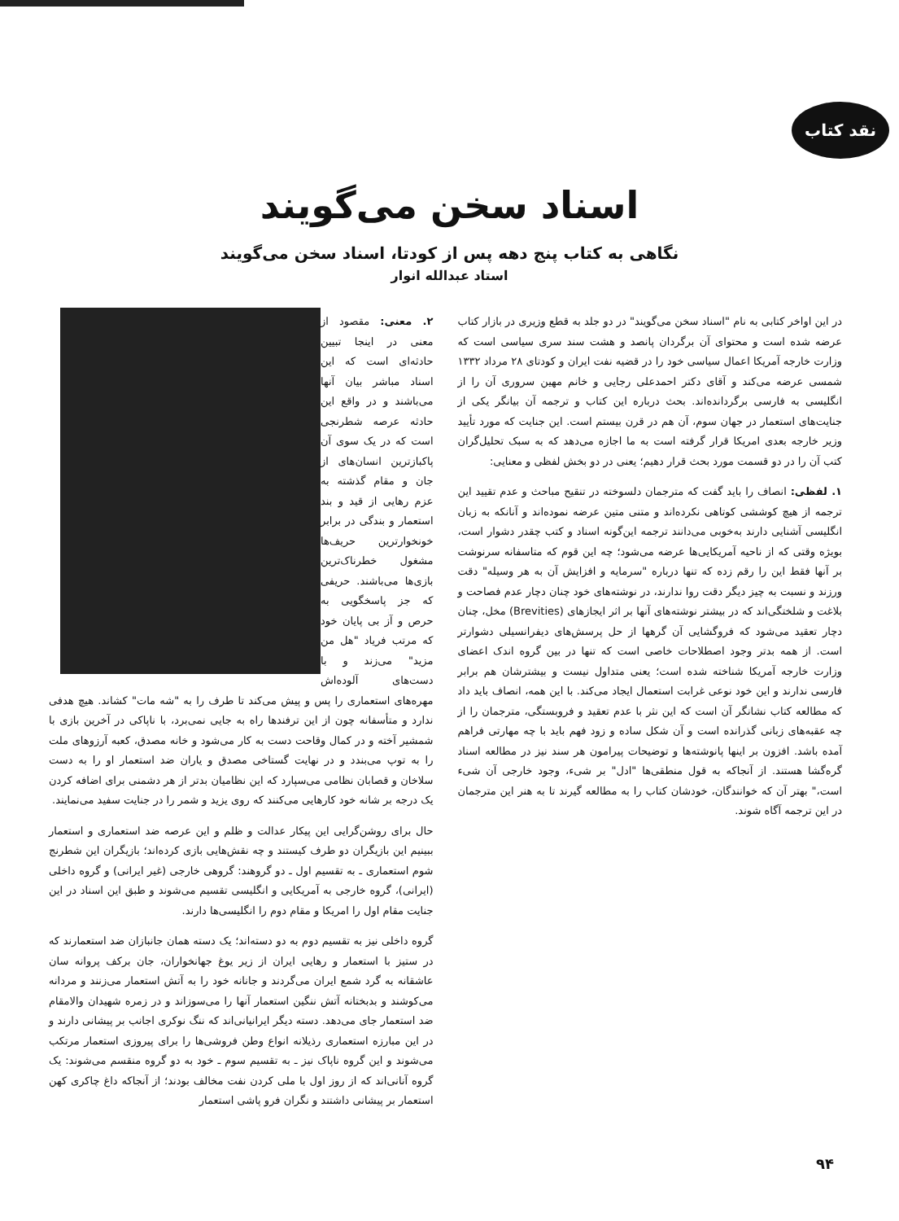نقد کتاب
اسناد سخن می‌گویند
نگاهی به کتاب پنج دهه پس از کودتا، اسناد سخن می‌گویند
استاد عبدالله انوار
در این اواخر کتابی به نام "اسناد سخن می‌گویند" در دو جلد به قطع وزیری در بازار کتاب عرضه شده است و محتوای آن برگردان پانصد و هشت سند سری سیاسی است که وزارت خارجه آمریکا اعمال سیاسی خود را در قضیه نفت ایران و کودتای ۲۸ مرداد ۱۳۳۲ شمسی عرضه می‌کند و آقای دکتر احمدعلی رجایی و خانم مهین سروری آن را از انگلیسی به فارسی برگردانده‌اند. بحث درباره این کتاب و ترجمه آن بیانگر یکی از جنایت‌های استعمار در جهان سوم، آن هم در قرن بیستم است. این جنایت که مورد تأیید وزیر خارجه بعدی امریکا قرار گرفته است به ما اجازه می‌دهد که به سبک تحلیل‌گران کتب آن را در دو قسمت مورد بحث قرار دهیم؛ یعنی در دو بخش لفظی و معنایی:
۱. لفظی: انصاف را باید گفت که مترجمان دلسوخته در تنقیح مباحث و عدم تقیید این ترجمه از هیچ کوششی کوتاهی نکرده‌اند و متنی متین عرضه نموده‌اند و آنانکه به زبان انگلیسی آشنایی دارند به‌خوبی می‌دانند ترجمه این‌گونه اسناد و کتب چقدر دشوار است، بویژه وقتی که از ناحیه آمریکایی‌ها عرضه می‌شود؛ چه این قوم که متاسفانه سرنوشت بر آنها فقط این را رقم زده که تنها درباره "سرمایه و افزایش آن به هر وسیله" دقت ورزند و نسبت به چیز دیگر دقت روا ندارند، در نوشته‌های خود چنان دچار عدم فصاحت و بلاغت و شلختگی‌اند که در بیشتر نوشته‌های آنها بر اثر ایجازهای (Brevities) مخل، چنان دچار تعقید می‌شود که فروگشایی آن گرهها از حل پرسش‌های دیفرانسیلی دشوارتر است. از همه بدتر وجود اصطلاحات خاصی است که تنها در بین گروه اندک اعضای وزارت خارجه آمریکا شناخته شده است؛ یعنی متداول نیست و بیشترشان هم برابر فارسی ندارند و این خود نوعی غرابت استعمال ایجاد می‌کند. با این همه، انصاف باید داد که مطالعه کتاب نشانگر آن است که این نثر با عدم تعقید و فروبستگی، مترجمان را از چه عقبه‌های زبانی گذرانده است و آن شکل ساده و زود فهم باید با چه مهارتی فراهم آمده باشد. افزون بر اینها پانوشته‌ها و توضیحات پیرامون هر سند نیز در مطالعه اسناد گره‌گشا هستند. از آنجاکه به قول منطقی‌ها "ادل" بر شیء، وجود خارجی آن شیء است،" بهتر آن که خوانندگان، خودشان کتاب را به مطالعه گیرند تا به هنر این مترجمان در این ترجمه آگاه شوند.
۲. معنی: مقصود از معنی در اینجا تبیین حادثه‌ای است که این اسناد مباشر بیان آنها می‌باشند و در واقع این حادثه عرصه شطرنجی است که در یک سوی آن پاکبازترین انسان‌های از جان و مقام گذشته به عزم رهایی از قید و بند استعمار و بندگی در برابر خونخوارترین حریف‌ها مشغول خطرناک‌ترین بازی‌ها می‌باشند. حریفی که جز پاسخگویی به حرص و آز بی پایان خود که مرتب فریاد "هل من مزید" می‌زند و با دست‌های آلوده‌اش مهره‌های استعماری را پس و پیش می‌کند تا طرف را به "شه مات" کشاند. هیچ هدفی ندارد و متأسفانه چون از این ترفندها راه به جایی نمی‌برد، با ناپاکی در آخرین بازی با شمشیر آخته و در کمال وقاحت دست به کار می‌شود و خانه مصدق، کعبه آرزوهای ملت را به توپ می‌بندد و در نهایت گستاخی مصدق و یاران ضد استعمار او را به دست سلاخان و قصابان نظامی می‌سپارد که این نظامیان بدتر از هر دشمنی برای اضافه کردن یک درجه بر شانه خود کارهایی می‌کنند که روی یزید و شمر را در جنایت سفید می‌نمایند.
حال برای روشن‌گرایی این پیکار عدالت و ظلم و این عرصه ضد استعماری و استعمار ببینیم این بازیگران دو طرف کیستند و چه نقش‌هایی بازی کرده‌اند؛ بازیگران این شطرنج شوم استعماری ـ به تقسیم اول ـ دو گروهند: گروهی خارجی (غیر ایرانی) و گروه داخلی (ایرانی)، گروه خارجی به آمریکایی و انگلیسی تقسیم می‌شوند و طبق این اسناد در این جنایت مقام اول را امریکا و مقام دوم را انگلیسی‌ها دارند.
گروه داخلی نیز به تقسیم دوم به دو دسته‌اند؛ یک دسته همان جانبازان ضد استعمارند که در ستیز با استعمار و رهایی ایران از زیر یوغ جهانخواران، جان برکف پروانه سان عاشقانه به گرد شمع ایران می‌گردند و جانانه خود را به آتش استعمار می‌زنند و مردانه می‌کوشند و بدبختانه آتش ننگین استعمار آنها را می‌سوزاند و در زمره شهیدان والامقام ضد استعمار جای می‌دهد. دسته دیگر ایرانیانی‌اند که ننگ نوکری اجانب بر پیشانی دارند و در این مبارزه استعماری رذیلانه انواع وطن فروشی‌ها را برای پیروزی استعمار مرتکب می‌شوند و این گروه ناپاک نیز ـ به تقسیم سوم ـ خود به دو گروه منقسم می‌شوند: یک گروه آنانی‌اند که از روز اول با ملی کردن نفت مخالف بودند؛ از آنجاکه داغ چاکری کهن استعمار بر پیشانی داشتند و نگران فرو پاشی استعمار
۹۴